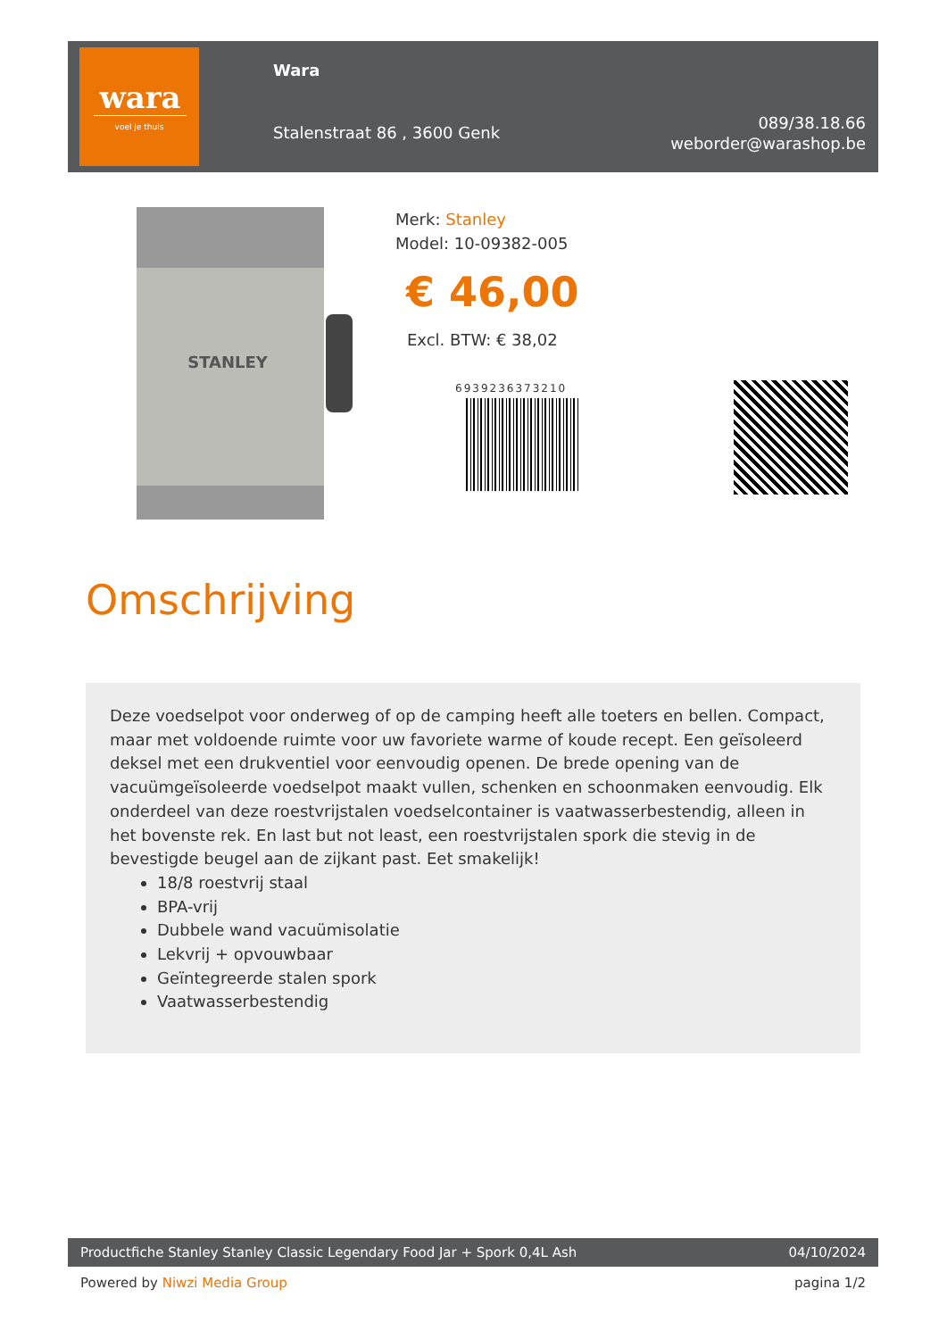wara
voel je thuis
Wara
Stalenstraat 86 , 3600 Genk
089/38.18.66
weborder@warashop.be
STANLEY
Merk: Stanley
Model: 10-09382-005
€ 46,00
Excl. BTW: € 38,02
6939236373210
Omschrijving
Deze voedselpot voor onderweg of op de camping heeft alle toeters en bellen. Compact, maar met voldoende ruimte voor uw favoriete warme of koude recept. Een geïsoleerd deksel met een drukventiel voor eenvoudig openen. De brede opening van de vacuümgeïsoleerde voedselpot maakt vullen, schenken en schoonmaken eenvoudig. Elk onderdeel van deze roestvrijstalen voedselcontainer is vaatwasserbestendig, alleen in het bovenste rek. En last but not least, een roestvrijstalen spork die stevig in de bevestigde beugel aan de zijkant past. Eet smakelijk!
18/8 roestvrij staal
BPA-vrij
Dubbele wand vacuümisolatie
Lekvrij + opvouwbaar
Geïntegreerde stalen spork
Vaatwasserbestendig
Productfiche Stanley Stanley Classic Legendary Food Jar + Spork 0,4L Ash 04/10/2024
Powered by Niwzi Media Group pagina 1/2